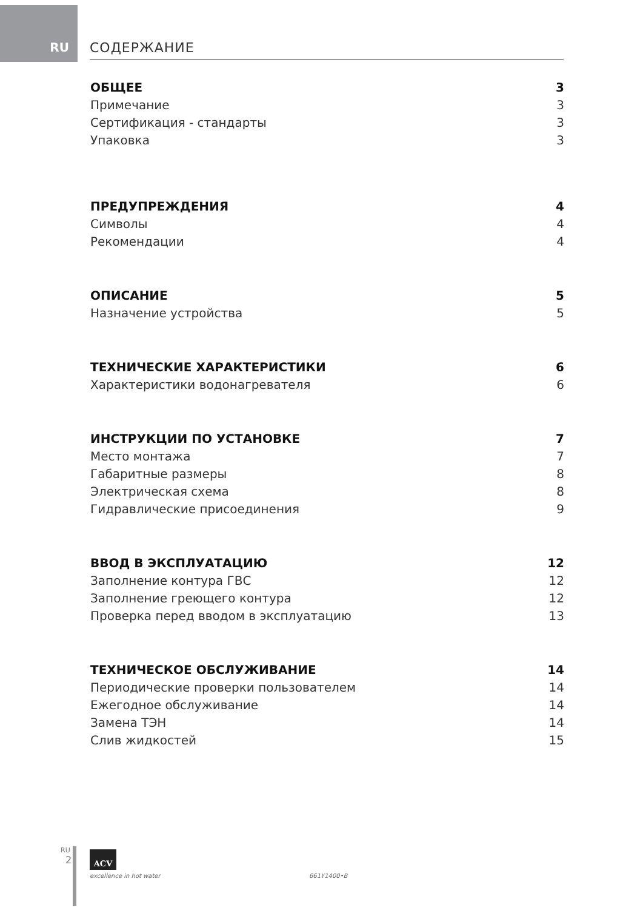RU СОДЕРЖАНИЕ
ОБЩЕЕ 3
Примечание 3
Сертификация - стандарты 3
Упаковка 3
ПРЕДУПРЕЖДЕНИЯ 4
Символы 4
Рекомендации 4
ОПИСАНИЕ 5
Назначение устройства 5
ТЕХНИЧЕСКИЕ ХАРАКТЕРИСТИКИ 6
Характеристики водонагревателя 6
ИНСТРУКЦИИ ПО УСТАНОВКЕ 7
Место монтажа 7
Габаритные размеры 8
Электрическая схема 8
Гидравлические присоединения 9
ВВОД В ЭКСПЛУАТАЦИЮ 12
Заполнение контура ГВС 12
Заполнение греющего контура 12
Проверка перед вводом в эксплуатацию 13
ТЕХНИЧЕСКОЕ ОБСЛУЖИВАНИЕ 14
Периодические проверки пользователем 14
Ежегодное обслуживание 14
Замена ТЭН 14
Слив жидкостей 15
RU
2
ACV
excellence in hot water 661Y1400•B